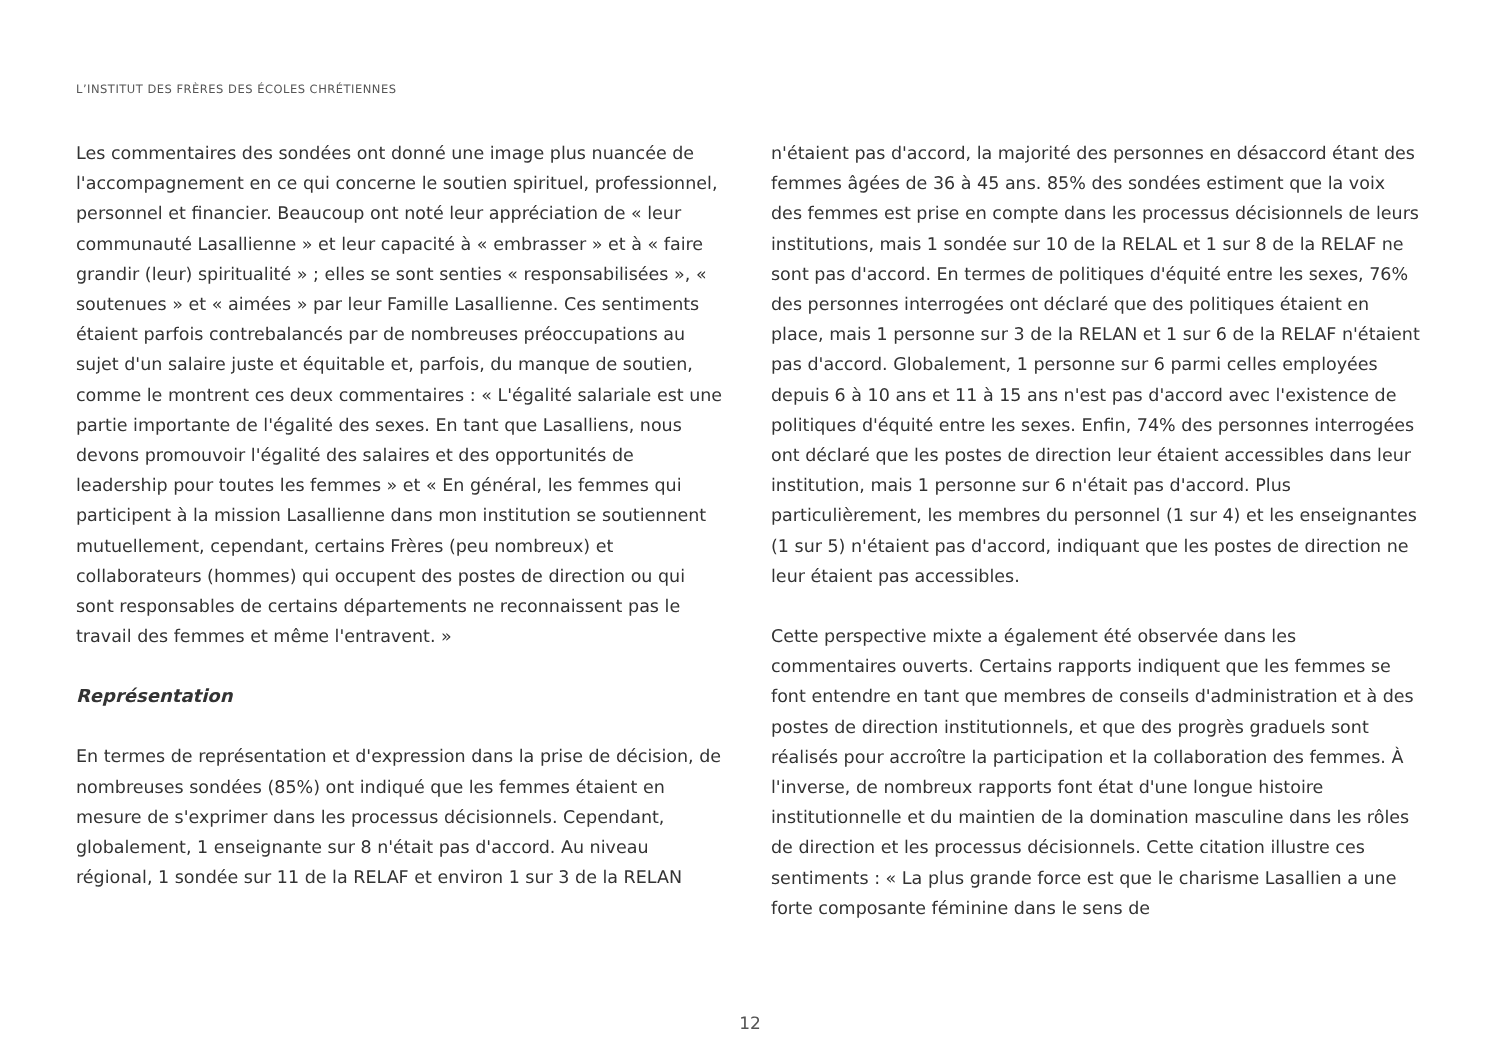L’INSTITUT DES FRÈRES DES ÉCOLES CHRÉTIENNES
Les commentaires des sondées ont donné une image plus nuancée de l'accompagnement en ce qui concerne le soutien spirituel, professionnel, personnel et financier. Beaucoup ont noté leur appréciation de « leur communauté Lasallienne » et leur capacité à « embrasser » et à « faire grandir (leur) spiritualité » ; elles se sont senties « responsabilisées », « soutenues » et « aimées » par leur Famille Lasallienne. Ces sentiments étaient parfois contrebalancés par de nombreuses préoccupations au sujet d'un salaire juste et équitable et, parfois, du manque de soutien, comme le montrent ces deux commentaires : « L'égalité salariale est une partie importante de l'égalité des sexes. En tant que Lasalliens, nous devons promouvoir l'égalité des salaires et des opportunités de leadership pour toutes les femmes » et « En général, les femmes qui participent à la mission Lasallienne dans mon institution se soutiennent mutuellement, cependant, certains Frères (peu nombreux) et collaborateurs (hommes) qui occupent des postes de direction ou qui sont responsables de certains départements ne reconnaissent pas le travail des femmes et même l'entravent. »
Représentation
En termes de représentation et d'expression dans la prise de décision, de nombreuses sondées (85%) ont indiqué que les femmes étaient en mesure de s'exprimer dans les processus décisionnels. Cependant, globalement, 1 enseignante sur 8 n'était pas d'accord. Au niveau régional, 1 sondée sur 11 de la RELAF et environ 1 sur 3 de la RELAN
n'étaient pas d'accord, la majorité des personnes en désaccord étant des femmes âgées de 36 à 45 ans. 85% des sondées estiment que la voix des femmes est prise en compte dans les processus décisionnels de leurs institutions, mais 1 sondée sur 10 de la RELAL et 1 sur 8 de la RELAF ne sont pas d'accord. En termes de politiques d'équité entre les sexes, 76% des personnes interrogées ont déclaré que des politiques étaient en place, mais 1 personne sur 3 de la RELAN et 1 sur 6 de la RELAF n'étaient pas d'accord. Globalement, 1 personne sur 6 parmi celles employées depuis 6 à 10 ans et 11 à 15 ans n'est pas d'accord avec l'existence de politiques d'équité entre les sexes. Enfin, 74% des personnes interrogées ont déclaré que les postes de direction leur étaient accessibles dans leur institution, mais 1 personne sur 6 n'était pas d'accord. Plus particulièrement, les membres du personnel (1 sur 4) et les enseignantes (1 sur 5) n'étaient pas d'accord, indiquant que les postes de direction ne leur étaient pas accessibles.
Cette perspective mixte a également été observée dans les commentaires ouverts. Certains rapports indiquent que les femmes se font entendre en tant que membres de conseils d'administration et à des postes de direction institutionnels, et que des progrès graduels sont réalisés pour accroître la participation et la collaboration des femmes. À l'inverse, de nombreux rapports font état d'une longue histoire institutionnelle et du maintien de la domination masculine dans les rôles de direction et les processus décisionnels. Cette citation illustre ces sentiments : « La plus grande force est que le charisme Lasallien a une forte composante féminine dans le sens de
12